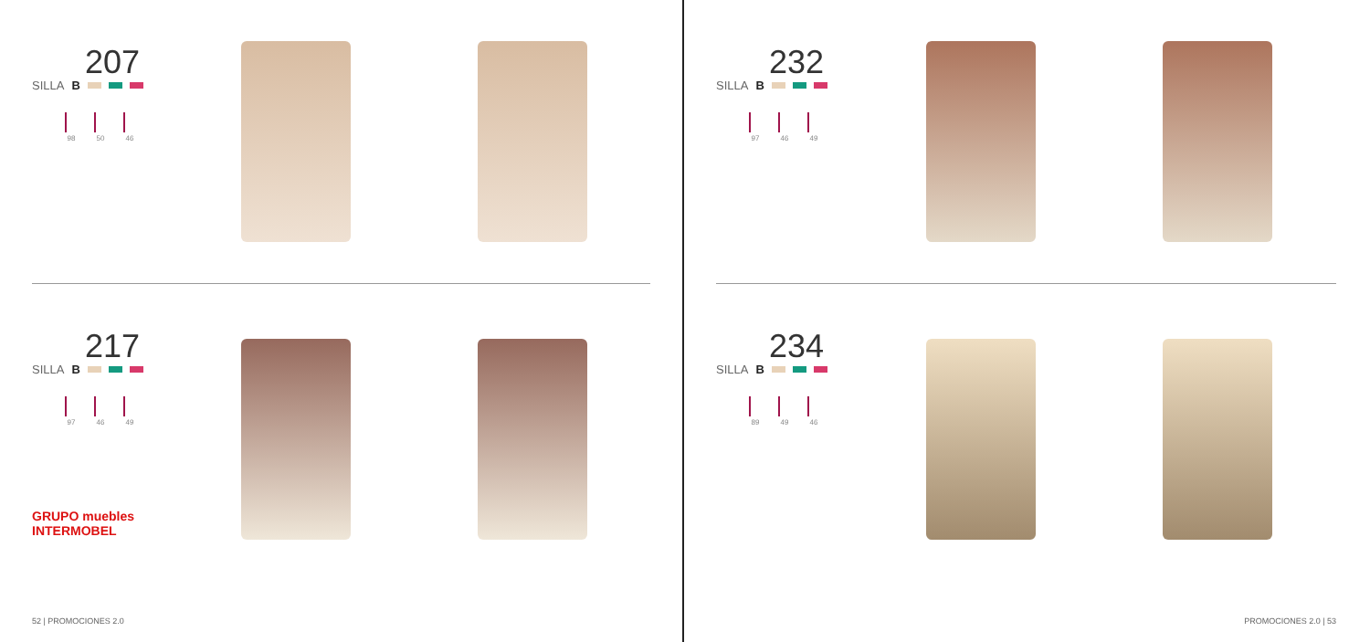207
SILLA B
98 50 46
217
SILLA B
97 46 49
GRUPO muebles INTERMOBEL
52 | PROMOCIONES 2.0
232
SILLA B
97 46 49
234
SILLA B
89 49 46
PROMOCIONES 2.0 | 53